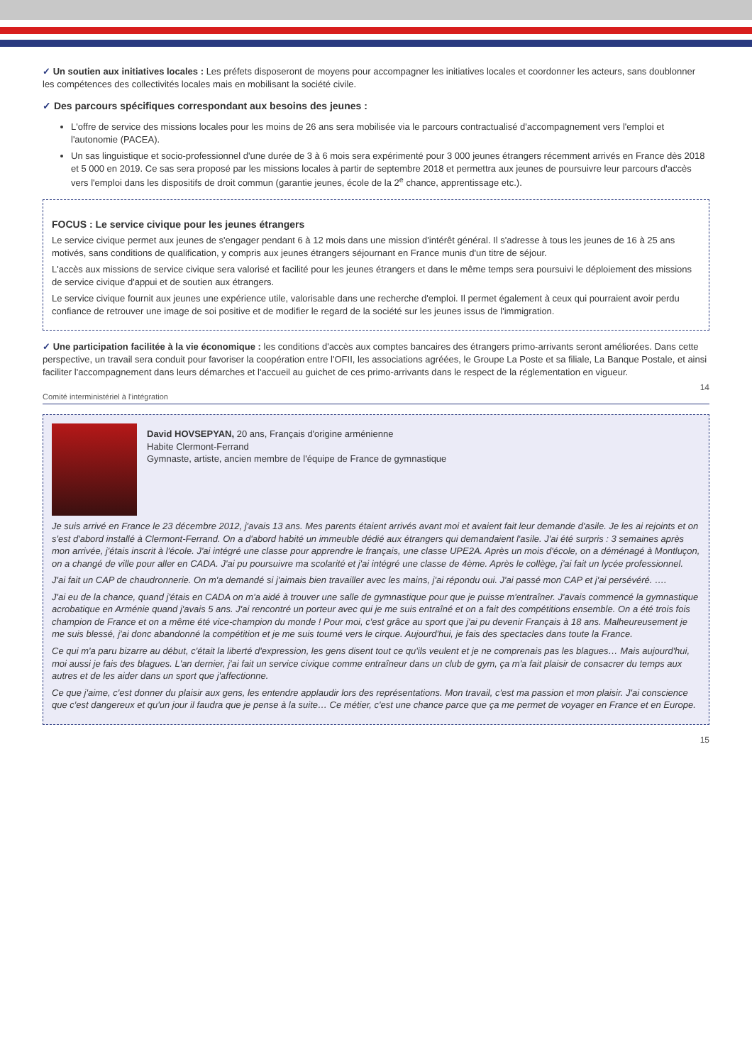✓ Un soutien aux initiatives locales : Les préfets disposeront de moyens pour accompagner les initiatives locales et coordonner les acteurs, sans doublonner les compétences des collectivités locales mais en mobilisant la société civile.
✓ Des parcours spécifiques correspondant aux besoins des jeunes :
L'offre de service des missions locales pour les moins de 26 ans sera mobilisée via le parcours contractualisé d'accompagnement vers l'emploi et l'autonomie (PACEA).
Un sas linguistique et socio-professionnel d'une durée de 3 à 6 mois sera expérimenté pour 3 000 jeunes étrangers récemment arrivés en France dès 2018 et 5 000 en 2019. Ce sas sera proposé par les missions locales à partir de septembre 2018 et permettra aux jeunes de poursuivre leur parcours d'accès vers l'emploi dans les dispositifs de droit commun (garantie jeunes, école de la 2<sup>e</sup> chance, apprentissage etc.).
FOCUS : Le service civique pour les jeunes étrangers
Le service civique permet aux jeunes de s'engager pendant 6 à 12 mois dans une mission d'intérêt général. Il s'adresse à tous les jeunes de 16 à 25 ans motivés, sans conditions de qualification, y compris aux jeunes étrangers séjournant en France munis d'un titre de séjour.
L'accès aux missions de service civique sera valorisé et facilité pour les jeunes étrangers et dans le même temps sera poursuivi le déploiement des missions de service civique d'appui et de soutien aux étrangers.
Le service civique fournit aux jeunes une expérience utile, valorisable dans une recherche d'emploi. Il permet également à ceux qui pourraient avoir perdu confiance de retrouver une image de soi positive et de modifier le regard de la société sur les jeunes issus de l'immigration.
✓ Une participation facilitée à la vie économique : les conditions d'accès aux comptes bancaires des étrangers primo-arrivants seront améliorées. Dans cette perspective, un travail sera conduit pour favoriser la coopération entre l'OFII, les associations agréées, le Groupe La Poste et sa filiale, La Banque Postale, et ainsi faciliter l'accompagnement dans leurs démarches et l'accueil au guichet de ces primo-arrivants dans le respect de la réglementation en vigueur.
14
Comité interministériel à l'intégration
David HOVSEPYAN, 20 ans, Français d'origine arménienne
Habite Clermont-Ferrand
Gymnaste, artiste, ancien membre de l'équipe de France de gymnastique
Je suis arrivé en France le 23 décembre 2012, j'avais 13 ans. Mes parents étaient arrivés avant moi et avaient fait leur demande d'asile. Je les ai rejoints et on s'est d'abord installé à Clermont-Ferrand. On a d'abord habité un immeuble dédié aux étrangers qui demandaient l'asile. J'ai été surpris : 3 semaines après mon arrivée, j'étais inscrit à l'école. J'ai intégré une classe pour apprendre le français, une classe UPE2A. Après un mois d'école, on a déménagé à Montluçon, on a changé de ville pour aller en CADA. J'ai pu poursuivre ma scolarité et j'ai intégré une classe de 4ème. Après le collège, j'ai fait un lycée professionnel.
J'ai fait un CAP de chaudronnerie. On m'a demandé si j'aimais bien travailler avec les mains, j'ai répondu oui. J'ai passé mon CAP et j'ai persévéré. ….
J'ai eu de la chance, quand j'étais en CADA on m'a aidé à trouver une salle de gymnastique pour que je puisse m'entraîner. J'avais commencé la gymnastique acrobatique en Arménie quand j'avais 5 ans. J'ai rencontré un porteur avec qui je me suis entraîné et on a fait des compétitions ensemble. On a été trois fois champion de France et on a même été vice-champion du monde ! Pour moi, c'est grâce au sport que j'ai pu devenir Français à 18 ans. Malheureusement je me suis blessé, j'ai donc abandonné la compétition et je me suis tourné vers le cirque. Aujourd'hui, je fais des spectacles dans toute la France.
Ce qui m'a paru bizarre au début, c'était la liberté d'expression, les gens disent tout ce qu'ils veulent et je ne comprenais pas les blagues… Mais aujourd'hui, moi aussi je fais des blagues. L'an dernier, j'ai fait un service civique comme entraîneur dans un club de gym, ça m'a fait plaisir de consacrer du temps aux autres et de les aider dans un sport que j'affectionne.
Ce que j'aime, c'est donner du plaisir aux gens, les entendre applaudir lors des représentations. Mon travail, c'est ma passion et mon plaisir. J'ai conscience que c'est dangereux et qu'un jour il faudra que je pense à la suite… Ce métier, c'est une chance parce que ça me permet de voyager en France et en Europe.
15